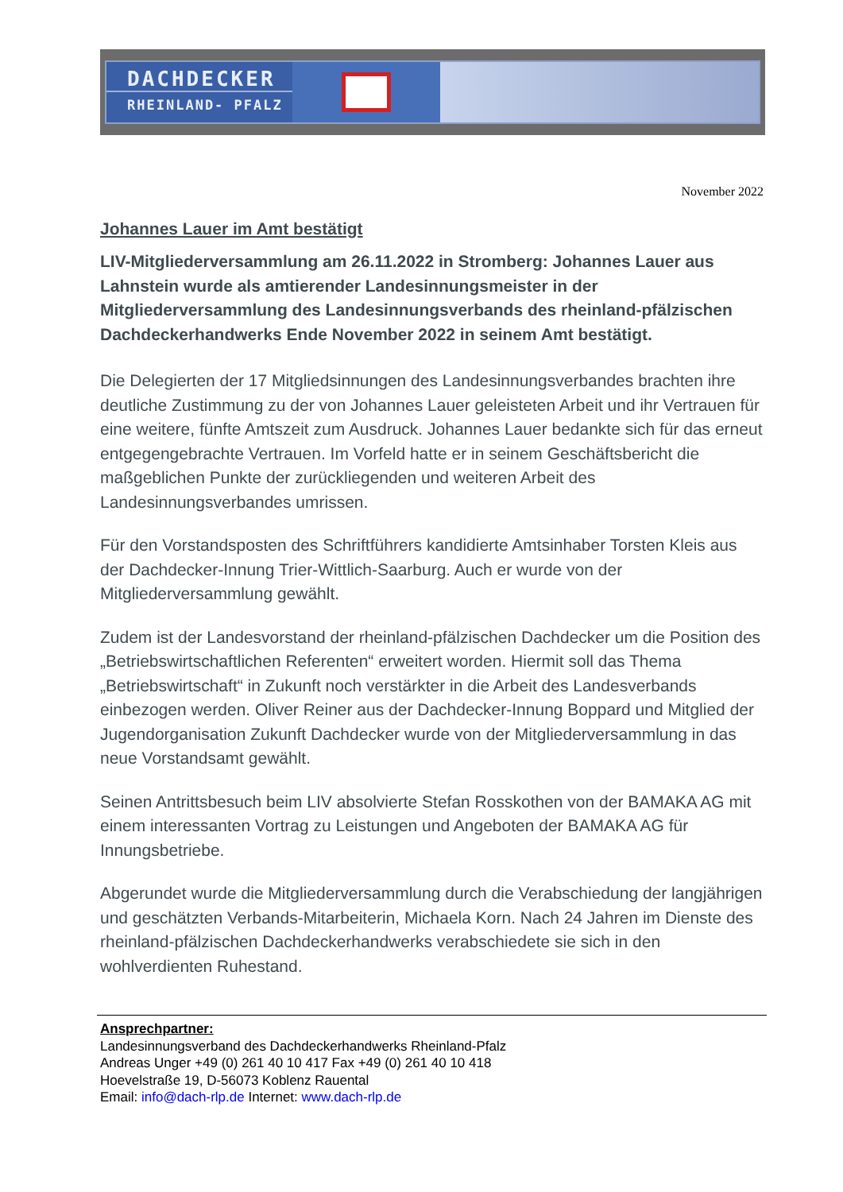DACHDECKER
RHEINLAND- PFALZ
November 2022
Johannes Lauer im Amt bestätigt
LIV-Mitgliederversammlung am 26.11.2022 in Stromberg: Johannes Lauer aus Lahnstein wurde als amtierender Landesinnungsmeister in der Mitgliederversammlung des Landesinnungsverbands des rheinland-pfälzischen Dachdeckerhandwerks Ende November 2022 in seinem Amt bestätigt.
Die Delegierten der 17 Mitgliedsinnungen des Landesinnungsverbandes brachten ihre deutliche Zustimmung zu der von Johannes Lauer geleisteten Arbeit und ihr Vertrauen für eine weitere, fünfte Amtszeit zum Ausdruck. Johannes Lauer bedankte sich für das erneut entgegengebrachte Vertrauen. Im Vorfeld hatte er in seinem Geschäftsbericht die maßgeblichen Punkte der zurückliegenden und weiteren Arbeit des Landesinnungsverbandes umrissen.
Für den Vorstandsposten des Schriftführers kandidierte Amtsinhaber Torsten Kleis aus der Dachdecker-Innung Trier-Wittlich-Saarburg. Auch er wurde von der Mitgliederversammlung gewählt.
Zudem ist der Landesvorstand der rheinland-pfälzischen Dachdecker um die Position des „Betriebswirtschaftlichen Referenten“ erweitert worden. Hiermit soll das Thema „Betriebswirtschaft“ in Zukunft noch verstärkter in die Arbeit des Landesverbands einbezogen werden. Oliver Reiner aus der Dachdecker-Innung Boppard und Mitglied der Jugendorganisation Zukunft Dachdecker wurde von der Mitgliederversammlung in das neue Vorstandsamt gewählt.
Seinen Antrittsbesuch beim LIV absolvierte Stefan Rosskothen von der BAMAKA AG mit einem interessanten Vortrag zu Leistungen und Angeboten der BAMAKA AG für Innungsbetriebe.
Abgerundet wurde die Mitgliederversammlung durch die Verabschiedung der langjährigen und geschätzten Verbands-Mitarbeiterin, Michaela Korn. Nach 24 Jahren im Dienste des rheinland-pfälzischen Dachdeckerhandwerks verabschiedete sie sich in den wohlverdienten Ruhestand.
Ansprechpartner:
Landesinnungsverband des Dachdeckerhandwerks Rheinland-Pfalz
Andreas Unger +49 (0) 261 40 10 417 Fax +49 (0) 261 40 10 418
Hoevelstraße 19, D-56073 Koblenz Rauental
Email: info@dach-rlp.de Internet: www.dach-rlp.de